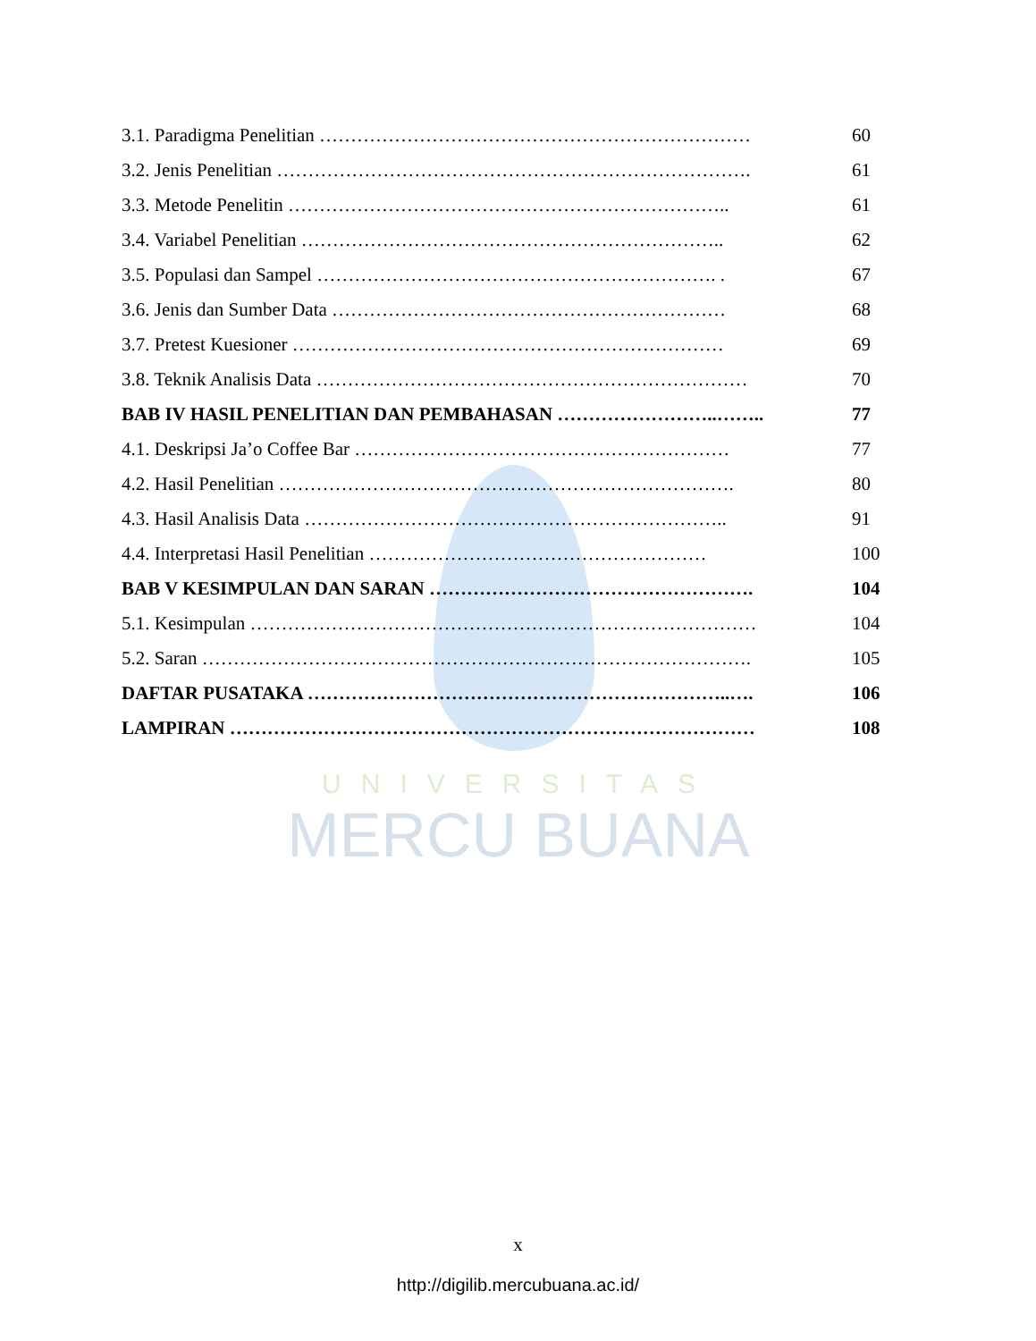3.1. Paradigma Penelitian …………………………………………………………… 60
3.2. Jenis Penelitian …………………………………………………………………. 61
3.3. Metode Penelitin …………………………………………………………….. 61
3.4. Variabel Penelitian ………………………………………………………….. 62
3.5. Populasi dan Sampel ………………………………………………………. . 67
3.6. Jenis dan Sumber Data ……………………………………………………… 68
3.7. Pretest Kuesioner …………………………………………………………… 69
3.8. Teknik Analisis Data …………………………………………………………… 70
BAB IV HASIL PENELITIAN DAN PEMBAHASAN ……………………..…….. 77
4.1. Deskripsi Ja’o Coffee Bar …………………………………………………… 77
4.2. Hasil Penelitian ………………………………………………………………. 80
4.3. Hasil Analisis Data ………………………………………………………….. 91
4.4. Interpretasi Hasil Penelitian ……………………………………………… 100
BAB V KESIMPULAN DAN SARAN ……………………………………………. 104
5.1. Kesimpulan ……………………………………………………………………… 104
5.2. Saran ……………………………………………………………………………. 105
DAFTAR PUSATAKA …………………………………………………………..…. 106
LAMPIRAN ………………………………………………………………………… 108
UNIVERSITAS
MERCU BUANA
x
http://digilib.mercubuana.ac.id/